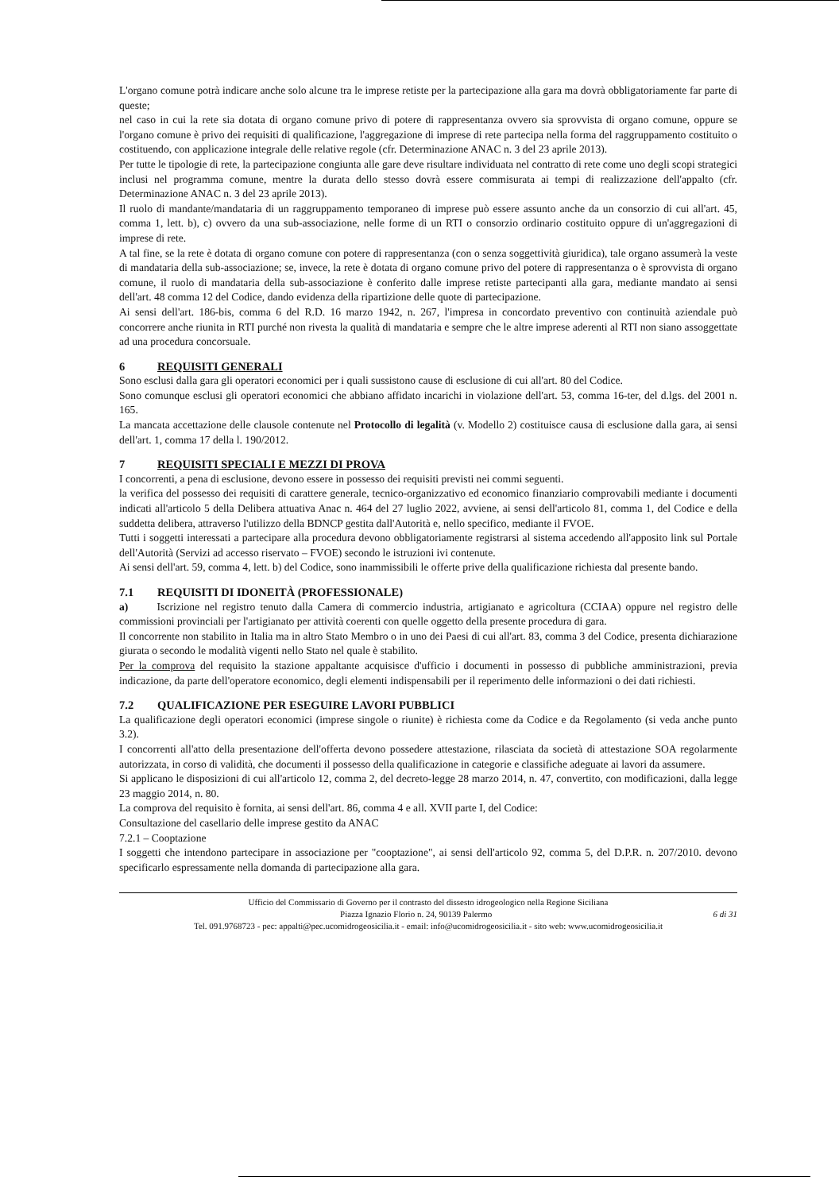L'organo comune potrà indicare anche solo alcune tra le imprese retiste per la partecipazione alla gara ma dovrà obbligatoriamente far parte di queste;
nel caso in cui la rete sia dotata di organo comune privo di potere di rappresentanza ovvero sia sprovvista di organo comune, oppure se l'organo comune è privo dei requisiti di qualificazione, l'aggregazione di imprese di rete partecipa nella forma del raggruppamento costituito o costituendo, con applicazione integrale delle relative regole (cfr. Determinazione ANAC n. 3 del 23 aprile 2013).
Per tutte le tipologie di rete, la partecipazione congiunta alle gare deve risultare individuata nel contratto di rete come uno degli scopi strategici inclusi nel programma comune, mentre la durata dello stesso dovrà essere commisurata ai tempi di realizzazione dell'appalto (cfr. Determinazione ANAC n. 3 del 23 aprile 2013).
Il ruolo di mandante/mandataria di un raggruppamento temporaneo di imprese può essere assunto anche da un consorzio di cui all'art. 45, comma 1, lett. b), c) ovvero da una sub-associazione, nelle forme di un RTI o consorzio ordinario costituito oppure di un'aggregazioni di imprese di rete.
A tal fine, se la rete è dotata di organo comune con potere di rappresentanza (con o senza soggettività giuridica), tale organo assumerà la veste di mandataria della sub-associazione; se, invece, la rete è dotata di organo comune privo del potere di rappresentanza o è sprovvista di organo comune, il ruolo di mandataria della sub-associazione è conferito dalle imprese retiste partecipanti alla gara, mediante mandato ai sensi dell'art. 48 comma 12 del Codice, dando evidenza della ripartizione delle quote di partecipazione.
Ai sensi dell'art. 186-bis, comma 6 del R.D. 16 marzo 1942, n. 267, l'impresa in concordato preventivo con continuità aziendale può concorrere anche riunita in RTI purché non rivesta la qualità di mandataria e sempre che le altre imprese aderenti al RTI non siano assoggettate ad una procedura concorsuale.
6 REQUISITI GENERALI
Sono esclusi dalla gara gli operatori economici per i quali sussistono cause di esclusione di cui all'art. 80 del Codice.
Sono comunque esclusi gli operatori economici che abbiano affidato incarichi in violazione dell'art. 53, comma 16-ter, del d.lgs. del 2001 n. 165.
La mancata accettazione delle clausole contenute nel Protocollo di legalità (v. Modello 2) costituisce causa di esclusione dalla gara, ai sensi dell'art. 1, comma 17 della l. 190/2012.
7 REQUISITI SPECIALI E MEZZI DI PROVA
I concorrenti, a pena di esclusione, devono essere in possesso dei requisiti previsti nei commi seguenti.
la verifica del possesso dei requisiti di carattere generale, tecnico-organizzativo ed economico finanziario comprovabili mediante i documenti indicati all'articolo 5 della Delibera attuativa Anac n. 464 del 27 luglio 2022, avviene, ai sensi dell'articolo 81, comma 1, del Codice e della suddetta delibera, attraverso l'utilizzo della BDNCP gestita dall'Autorità e, nello specifico, mediante il FVOE.
Tutti i soggetti interessati a partecipare alla procedura devono obbligatoriamente registrarsi al sistema accedendo all'apposito link sul Portale dell'Autorità (Servizi ad accesso riservato – FVOE) secondo le istruzioni ivi contenute.
Ai sensi dell'art. 59, comma 4, lett. b) del Codice, sono inammissibili le offerte prive della qualificazione richiesta dal presente bando.
7.1 REQUISITI DI IDONEITÀ (PROFESSIONALE)
a) Iscrizione nel registro tenuto dalla Camera di commercio industria, artigianato e agricoltura (CCIAA) oppure nel registro delle commissioni provinciali per l'artigianato per attività coerenti con quelle oggetto della presente procedura di gara.
Il concorrente non stabilito in Italia ma in altro Stato Membro o in uno dei Paesi di cui all'art. 83, comma 3 del Codice, presenta dichiarazione giurata o secondo le modalità vigenti nello Stato nel quale è stabilito.
Per la comprova del requisito la stazione appaltante acquisisce d'ufficio i documenti in possesso di pubbliche amministrazioni, previa indicazione, da parte dell'operatore economico, degli elementi indispensabili per il reperimento delle informazioni o dei dati richiesti.
7.2 QUALIFICAZIONE PER ESEGUIRE LAVORI PUBBLICI
La qualificazione degli operatori economici (imprese singole o riunite) è richiesta come da Codice e da Regolamento (si veda anche punto 3.2).
I concorrenti all'atto della presentazione dell'offerta devono possedere attestazione, rilasciata da società di attestazione SOA regolarmente autorizzata, in corso di validità, che documenti il possesso della qualificazione in categorie e classifiche adeguate ai lavori da assumere.
Si applicano le disposizioni di cui all'articolo 12, comma 2, del decreto-legge 28 marzo 2014, n. 47, convertito, con modificazioni, dalla legge 23 maggio 2014, n. 80.
La comprova del requisito è fornita, ai sensi dell'art. 86, comma 4 e all. XVII parte I, del Codice:
Consultazione del casellario delle imprese gestito da ANAC
7.2.1 – Cooptazione
I soggetti che intendono partecipare in associazione per "cooptazione", ai sensi dell'articolo 92, comma 5, del D.P.R. n. 207/2010. devono specificarlo espressamente nella domanda di partecipazione alla gara.
Ufficio del Commissario di Governo per il contrasto del dissesto idrogeologico nella Regione Siciliana
Piazza Ignazio Florio n. 24, 90139 Palermo 6 di 31
Tel. 091.9768723 - pec: appalti@pec.ucomidrogeosicilia.it - email: info@ucomidrogeosicilia.it - sito web: www.ucomidrogeosicilia.it